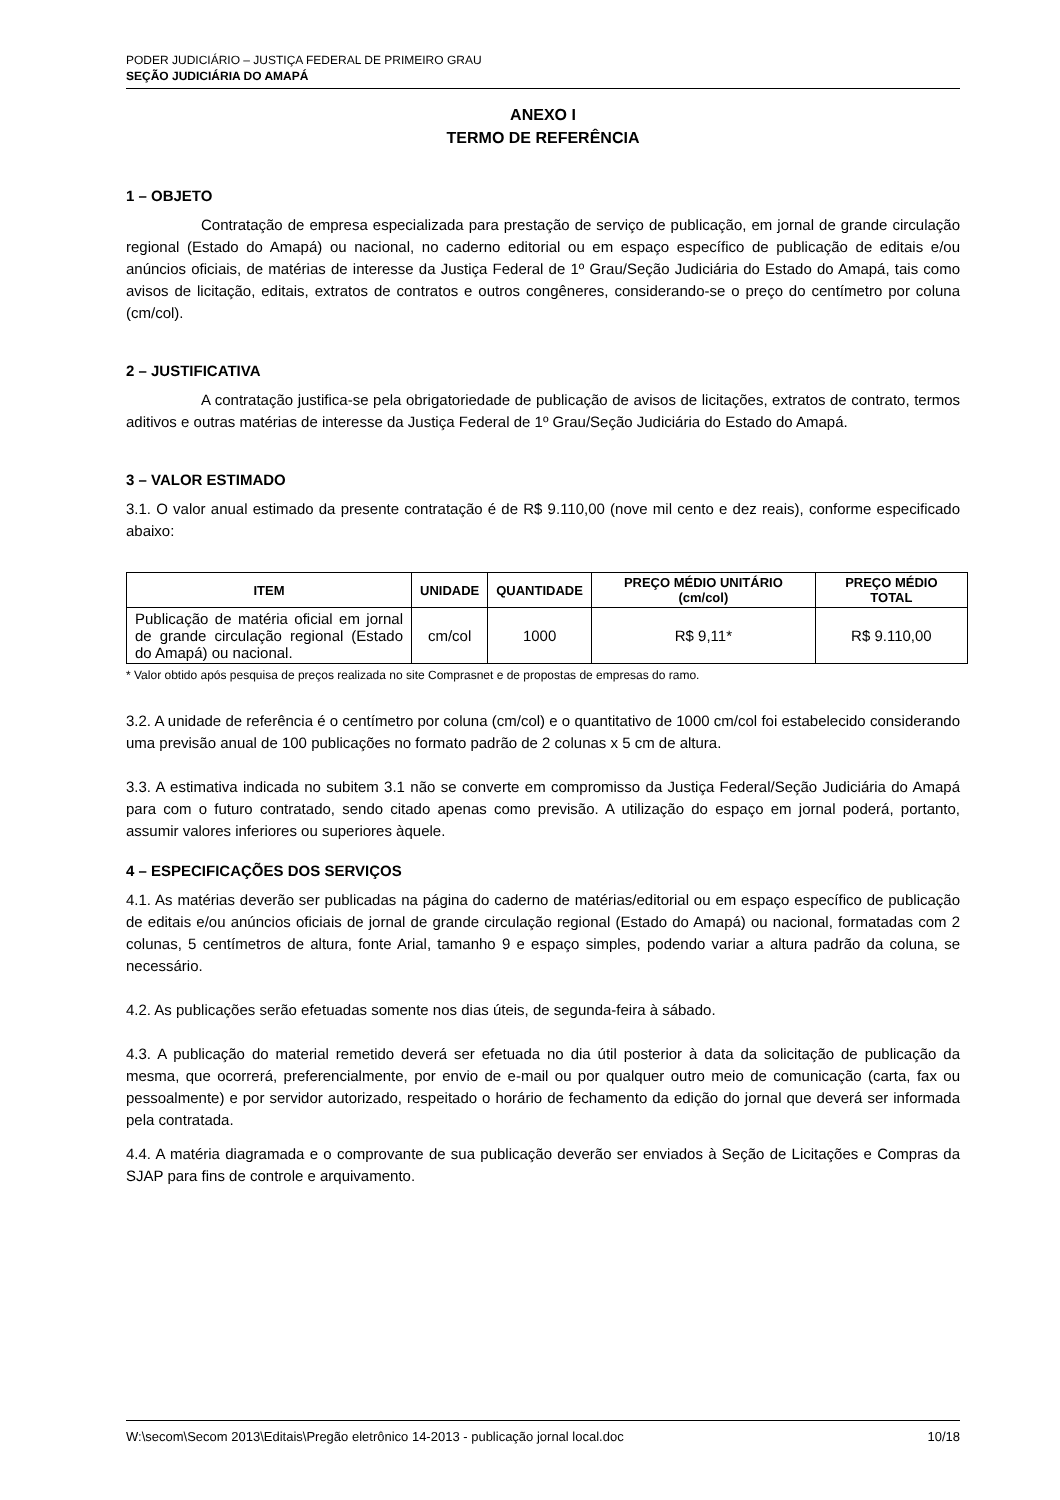PODER JUDICIÁRIO – JUSTIÇA FEDERAL DE PRIMEIRO GRAU
SEÇÃO JUDICIÁRIA DO AMAPÁ
ANEXO I
TERMO DE REFERÊNCIA
1 – OBJETO
Contratação de empresa especializada para prestação de serviço de publicação, em jornal de grande circulação regional (Estado do Amapá) ou nacional, no caderno editorial ou em espaço específico de publicação de editais e/ou anúncios oficiais, de matérias de interesse da Justiça Federal de 1º Grau/Seção Judiciária do Estado do Amapá, tais como avisos de licitação, editais, extratos de contratos e outros congêneres, considerando-se o preço do centímetro por coluna (cm/col).
2 – JUSTIFICATIVA
A contratação justifica-se pela obrigatoriedade de publicação de avisos de licitações, extratos de contrato, termos aditivos e outras matérias de interesse da Justiça Federal de 1º Grau/Seção Judiciária do Estado do Amapá.
3 – VALOR ESTIMADO
3.1. O valor anual estimado da presente contratação é de R$ 9.110,00 (nove mil cento e dez reais), conforme especificado abaixo:
| ITEM | UNIDADE | QUANTIDADE | PREÇO MÉDIO UNITÁRIO (cm/col) | PREÇO MÉDIO TOTAL |
| --- | --- | --- | --- | --- |
| Publicação de matéria oficial em jornal de grande circulação regional (Estado do Amapá) ou nacional. | cm/col | 1000 | R$ 9,11* | R$ 9.110,00 |
* Valor obtido após pesquisa de preços realizada no site Comprasnet e de propostas de empresas do ramo.
3.2. A unidade de referência é o centímetro por coluna (cm/col) e o quantitativo de 1000 cm/col foi estabelecido considerando uma previsão anual de 100 publicações no formato padrão de 2 colunas x 5 cm de altura.
3.3. A estimativa indicada no subitem 3.1 não se converte em compromisso da Justiça Federal/Seção Judiciária do Amapá para com o futuro contratado, sendo citado apenas como previsão. A utilização do espaço em jornal poderá, portanto, assumir valores inferiores ou superiores àquele.
4 – ESPECIFICAÇÕES DOS SERVIÇOS
4.1. As matérias deverão ser publicadas na página do caderno de matérias/editorial ou em espaço específico de publicação de editais e/ou anúncios oficiais de jornal de grande circulação regional (Estado do Amapá) ou nacional, formatadas com 2 colunas, 5 centímetros de altura, fonte Arial, tamanho 9 e espaço simples, podendo variar a altura padrão da coluna, se necessário.
4.2. As publicações serão efetuadas somente nos dias úteis, de segunda-feira à sábado.
4.3. A publicação do material remetido deverá ser efetuada no dia útil posterior à data da solicitação de publicação da mesma, que ocorrerá, preferencialmente, por envio de e-mail ou por qualquer outro meio de comunicação (carta, fax ou pessoalmente) e por servidor autorizado, respeitado o horário de fechamento da edição do jornal que deverá ser informada pela contratada.
4.4. A matéria diagramada e o comprovante de sua publicação deverão ser enviados à Seção de Licitações e Compras da SJAP para fins de controle e arquivamento.
W:\secom\Secom 2013\Editais\Pregão eletrônico 14-2013 - publicação jornal local.doc 10/18